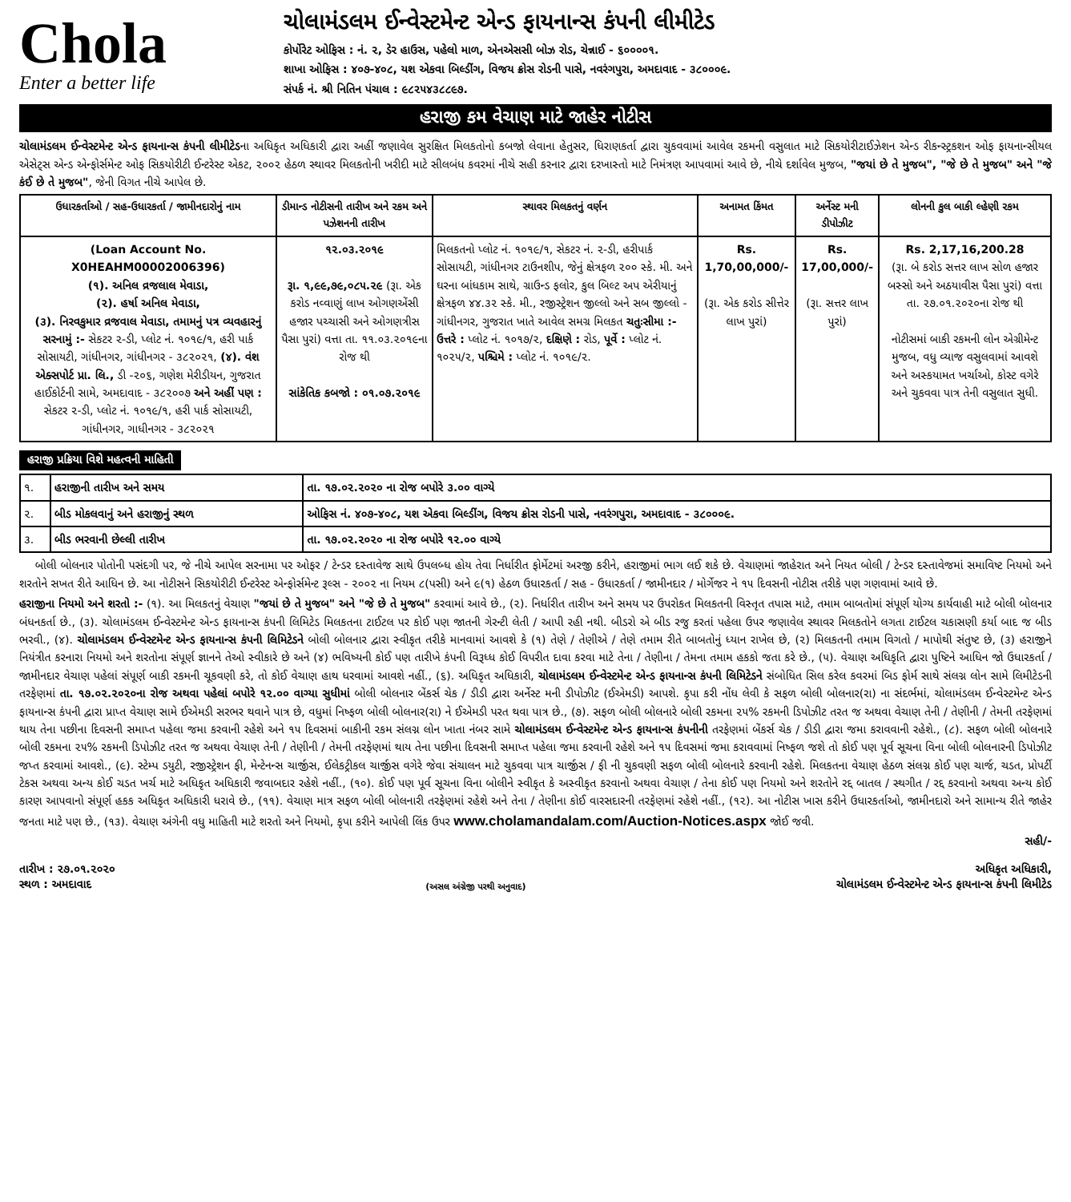Chola
Enter a better life
ચોલામંડલમ ઈન્વેસ્ટમેન્ટ એન્ડ ફાયનાન્સ કંપની લીમીટેડ
કોર્પોરેટ ઓફિસ : નં. ૨, ડેર હાઉસ, પહેલો માળ, એનએસસી બોઝ રોડ, ચેન્નાઈ - ૬૦૦૦૦૧.
શાખા ઓફિસ : ૪૦૭-૪૦૮, યશ એકવા બિલ્ડીંગ, વિજય ક્રોસ રોડની પાસે, નવરંગપુરા, અમદાવાદ - ૩૮૦૦૦૯.
સંપર્ક નં. શ્રી નિતિન પંચાલ : ૯૮૨૫૪૩૮૮૯૭.
હરાજી કમ વેચાણ માટે જાહેર નોટીસ
ચોલામંડલમ ઈન્વેસ્ટમેન્ટ એન્ડ ફાયનાન્સ કંપની લીમીટેડના અધિકૃત અધિકારી દ્વારા અહીં જણાવેલ સુરક્ષિત મિલકતોનો કબજો લેવાના હેતુસર, ધિરાણકર્તા દ્વારા ચુકવવામાં આવેલ રકમની વસુલાત માટે સિકયોરીટાઈઝેશન એન્ડ રીકન્સ્ટ્રકશન ઓફ ફાયનાન્સીયલ એસેટ્સ એન્ડ એન્ફોર્સમેન્ટ ઓફ સિકયોરીટી ઈન્ટરેસ્ટ એકટ, ૨૦૦૨ હેઠળ સ્થાવર મિલકતોની ખરીદી માટે સીલબંધ કવરમાં નીચે સહી કરનાર દ્વારા દરખાસ્તો માટે નિમંત્રણ આપવામાં આવે છે, નીચે દર્શાવેલ મુજબ, "જયાં છે તે મુજબ", "જે છે તે મુજબ" અને "જે કંઈ છે તે મુજબ", જેની વિગત નીચે આપેલ છે.
| ઉધારકર્તાઓ / સહ-ઉધારકર્તા / જામીનદારોનું નામ | ડીમાન્ડ નોટીસની તારીખ અને રકમ અને પઝેશનની તારીખ | સ્થાવર મિલકતનું વર્ણન | અનામત કિંમત | અર્નેસ્ટ મની ડીપોઝીટ | લોનની કુલ બાકી લ્હેણી રકમ |
| --- | --- | --- | --- | --- | --- |
| (Loan Account No. X0HEAHM00002006396) (૧). અનિલ વ્રજલાલ મેવાડા, (૨). હર્ષા અનિલ મેવાડા, (૩). નિરવકુમાર વ્રજવાલ મેવાડા, તમામનું પત્ર વ્યવહારનું સરનામું :- સેકટર ૨-ડી, પ્લોટ નં. ૧૦૧૯/૧, હરી પાર્ક સોસાયટી, ગાંધીનગર, ગાંધીનગર - ૩૮૨૦૨૧, (૪). વંશ એક્સપોર્ટ પ્રા. લિ., ડી -૨૦૬, ગણેશ મેરીડીયન, ગુજરાત હાઈકોર્ટની સામે, અમદાવાદ - ૩૮૨૦૦૭ અને અહીં પણ : સેકટર ૨-ડી, પ્લોટ નં. ૧૦૧૯/૧, હરી પાર્ક સોસાયટી, ગાંધીનગર, ગાધીનગર - ૩૮૨૦૨૧ | ૧૨.૦૩.૨૦૧૯ રૂા. ૧,૯૯,૭૯,૦૮૫.૨૯ (રૂા. એક કરોડ નવ્વાણું લાખ ઓગણએંસી હજાર પચ્ચાસી અને ઓગણત્રીસ પૈસા પુરાં) વત્તા તા. ૧૧.૦૩.૨૦૧૯ના રોજ થી સાંકેતિક કબજો : ૦૧.૦૭.૨૦૧૯ | મિલકતનો પ્લોટ નં. ૧૦૧૯/૧, સેકટર નં. ૨-ડી, હરીપાર્ક સોસાયટી, ગાંધીનગર ટાઉનશીપ, જેનું ક્ષેત્રફળ ૨૦૦ સ્કે. મી. અને ઘરના બાંધકામ સાથે, ગ્રાઉન્ડ ફલોર, કુલ બિલ્ટ અપ એરીયાનું ક્ષેત્રફળ ૪૪.૩૨ સ્કે. મી., રજીસ્ટ્રેશન જીલ્લો અને સબ જીલ્લો - ગાંધીનગર, ગુજરાત ખાતે આવેલ સમગ્ર મિલકત ચતુઃસીમા :- ઉત્તરે : પ્લોટ નં. ૧૦૧૭/૨, દક્ષિણે : રોડ, પૂર્વે : પ્લોટ નં. ૧૦૨૫/૨, પશ્ચિમે : પ્લોટ નં. ૧૦૧૯/૨. | Rs. 1,70,00,000/- (રૂા. એક કરોડ સીત્તેર લાખ પુરાં) | Rs. 17,00,000/- (રૂા. સત્તર લાખ પુરાં) | Rs. 2,17,16,200.28 (રૂા. બે કરોડ સત્તર લાખ સોળ હજાર બસ્સો અને અઠયાવીસ પૈસા પુરાં) વત્તા તા. ૨૭.૦૧.૨૦૨૦ના રોજ થી નોટીસમાં બાકી રકમની લોન એગ્રીમેન્ટ મુજબ, વધુ વ્યાજ વસુલવામાં આવશે અને અસ્કયામત ખર્ચાઓ, કોસ્ટ વગેરે અને ચુકવવા પાત્ર તેની વસુલાત સુધી. |
હરાજી પ્રક્રિયા વિશે મહત્વની માહિતી
| ૧. | હરાજીની તારીખ અને સમય | તા. ૧૭.૦૨.૨૦૨૦ ના રોજ બપોરે ૩.૦૦ વાગ્યે |
| ૨. | બીડ મોકલવાનું અને હરાજીનું સ્થળ | ઓફિસ નં. ૪૦૭-૪૦૮, યશ એકવા બિલ્ડીંગ, વિજય ક્રોસ રોડની પાસે, નવરંગપુરા, અમદાવાદ - ૩૮૦૦૦૯. |
| ૩. | બીડ ભરવાની છેલ્લી તારીખ | તા. ૧૭.૦૨.૨૦૨૦ ના રોજ બપોરે ૧૨.૦૦ વાગ્યે |
બોલી બોલનાર પોતોની પસંદગી પર, જે નીચે આપેલ સરનામા પર ઓફર / ટેન્ડર દસ્તાવેજ સાથે ઉપલબ્ધ હોય તેવા નિર્ધારીત ફોર્મેટમાં અરજી કરીને, હરાજીમાં ભાગ લઈ શકે છે. વેચાણમાં જાહેરાત અને નિયત બોલી / ટેન્ડર દસ્તાવેજમાં સમાવિષ્ટ નિયમો અને શરતોને સખત રીતે આધિન છે. આ નોટીસને સિકયોરીટી ઈન્ટરેસ્ટ એન્ફોર્સમેન્ટ રૂલ્સ - ૨૦૦૨ ના નિયમ ૮(પસી) અને ૯(૧) હેઠળ ઉધારકર્તા / સહ - ઉધારકર્તા / જામીનદાર / મોર્ગેજર ને ૧૫ દિવસની નોટીસ તરીકે પણ ગણવામાં આવે છે.
હરાજીના નિયમો અને શરતો :- (૧). આ મિલકતનું વેચાણ "જયાં છે તે મુજબ" અને "જે છે તે મુજબ" કરવામાં આવે છે., (૨). નિર્ધારીત તારીખ અને સમય પર ઉપરોકત મિલકતની વિસ્તૃત તપાસ માટે, તમામ બાબતોમાં સંપૂર્ણ યોગ્ય કાર્યવાહી માટે બોલી બોલનાર બંધનકર્તા છે., (૩). ચોલામંડલમ ઈન્વેસ્ટમેન્ટ એન્ડ ફાયનાન્સ કંપની લિમિટેડ મિલકતના ટાઈટલ પર કોઈ પણ જાતની ગેરન્ટી લેતી / આપી રહી નથી. બીડરો એ બીડ રજુ કરતાં પહેલા ઉપર જણાવેલ સ્થાવર મિલકતોને લગતા ટાઈટલ ચકાસણી કર્યા બાદ જ બીડ ભરવી., (૪). ચોલામંડલમ ઈન્વેસ્ટમેન્ટ એન્ડ ફાયનાન્સ કંપની લિમિટેડને બોલી બોલનાર દ્વારા સ્વીકૃત તરીકે માનવામાં આવશે કે (૧) તેણે / તેણીએ / તેણે તમામ રીતે બાબતોનું ધ્યાન રાખેલ છે, (૨) મિલકતની તમામ વિગતો / માપોથી સંતુષ્ટ છે, (૩) હરાજીને નિયંત્રીત કરનારા નિયમો અને શરતોના સંપૂર્ણ જ્ઞાનને તેઓ સ્વીકારે છે અને (૪) ભવિષ્યની કોઈ પણ તારીખે કંપની વિરૂધ્ધ કોઈ વિપરીત દાવા કરવા માટે તેના / તેણીના / તેમના તમામ હકકો જતા કરે છે., (૫). વેચાણ અધિકૃતિ દ્વારા પુષ્ટિને આધિન જો ઉધારકર્તા / જામીનદાર વેચાણ પહેલાં સંપૂર્ણ બાકી રકમની ચૂકવણી કરે, તો કોઈ વેચાણ હાથ ધરવામાં આવશે નહીં., (૬). અધિકૃત અધિકારી, ચોલામંડલમ ઈન્વેસ્ટમેન્ટ એન્ડ ફાયનાન્સ કંપની લિમિટેડને સંબોધિત સિલ કરેલ કવરમાં બિડ ફોર્મ સાથે સંલગ્ન લોન સામે લિમીટેડની તરફેણમાં તા. ૧૭.૦૨.૨૦૨૦ના રોજ અથવા પહેલાં બપોરે ૧૨.૦૦ વાગ્યા સુધીમાં બોલી બોલનાર બેંકર્સ ચેક / ડીડી દ્વારા અર્નેસ્ટ મની ડીપોઝીટ (ઈએમડી) આપશે. કૃપા કરી નોંધ લેવી કે સફળ બોલી બોલનાર(રા) ના સંદર્ભમાં, ચોલામંડલમ ઈન્વેસ્ટમેન્ટ એન્ડ ફાયનાન્સ કંપની દ્વારા પ્રાપ્ત વેચાણ સામે ઈએમડી સરભર થવાને પાત્ર છે, વધુમાં નિષ્ફળ બોલી બોલનાર(રા) ને ઈએમડી પરત થવા પાત્ર છે., (૭). સફળ બોલી બોલનારે બોલી રકમના ૨૫% રકમની ડિપોઝીટ તરત જ અથવા વેચાણ તેની / તેણીની / તેમની તરફેણમાં થાય તેના પછીના દિવસની સમાપ્ત પહેલા જમા કરવાની રહેશે અને ૧૫ દિવસમાં બાકીની રકમ સંલગ્ન લોન ખાતા નંબર સામે ચોલામંડલમ ઈન્વેસ્ટમેન્ટ એન્ડ ફાયનાન્સ કંપનીની તરફેણમાં બેંકર્સ ચેક / ડીડી દ્વારા જમા કરાવવાની રહેશે., (૮). સફળ બોલી બોલનારે બોલી રકમના ૨૫% રકમની ડિપોઝીટ તરત જ અથવા વેચાણ તેની / તેણીની / તેમની તરફેણમાં થાય તેના પછીના દિવસની સમાપ્ત પહેલા જમા કરવાની રહેશે અને ૧૫ દિવસમાં જમા કરાવવામાં નિષ્ફળ જશે તો કોઈ પણ પૂર્વ સૂચના વિના બોલી બોલનારની ડિપોઝીટ જપ્ત કરવામાં આવશે., (૯). સ્ટેમ્પ ડયુટી, રજીસ્ટ્રેશન ફી, મેન્ટેનન્સ ચાર્જીસ, ઈલેકટ્રીકલ ચાર્જીસ વગેરે જેવા સંચાલન માટે ચુકવવા પાત્ર ચાર્જીસ / ફી ની ચુકવણી સફળ બોલી બોલનારે કરવાની રહેશે. મિલકતના વેચાણ હેઠળ સંલગ્ન કોઈ પણ ચાર્જ, ચડત, પ્રોપર્ટી ટેકસ અથવા અન્ય કોઈ ચડત ખર્ચ માટે અધિકૃત અધિકારી જવાબદાર રહેશે નહીં., (૧૦). કોઈ પણ પૂર્વ સૂચના વિના બોલીને સ્વીકૃત કે અસ્વીકૃત કરવાનો અથવા વેચાણ / તેના કોઈ પણ નિયમો અને શરતોને રદ્દ બાતલ / સ્થગીત / રદ્દ કરવાનો અથવા અન્ય કોઈ કારણ આપવાનો સંપૂર્ણ હકક અધિકૃત અધિકારી ધરાવે છે., (૧૧). વેચાણ માત્ર સફળ બોલી બોલનારી તરફેણમાં રહેશે અને તેના / તેણીના કોઈ વારસદારની તરફેણમાં રહેશે નહીં., (૧૨). આ નોટીસ ખાસ કરીને ઉધારકર્તાઓ, જામીનદારો અને સામાન્ય રીતે જાહેર જનતા માટે પણ છે., (૧૩). વેચાણ અંગેની વધુ માહિતી માટે શરતો અને નિયમો, કૃપા કરીને આપેલી લિંક ઉપર www.cholamandalam.com/Auction-Notices.aspx જોઈ જવી.
તારીખ : ૨૭.૦૧.૨૦૨૦
સ્થળ : અમદાવાદ
(અસલ અંગ્રેજી પરથી અનુવાદ)
સહી/-
અધિકૃત અધિકારી,
ચોલામંડલમ ઈન્વેસ્ટમેન્ટ એન્ડ ફાયનાન્સ કંપની લિમીટેડ